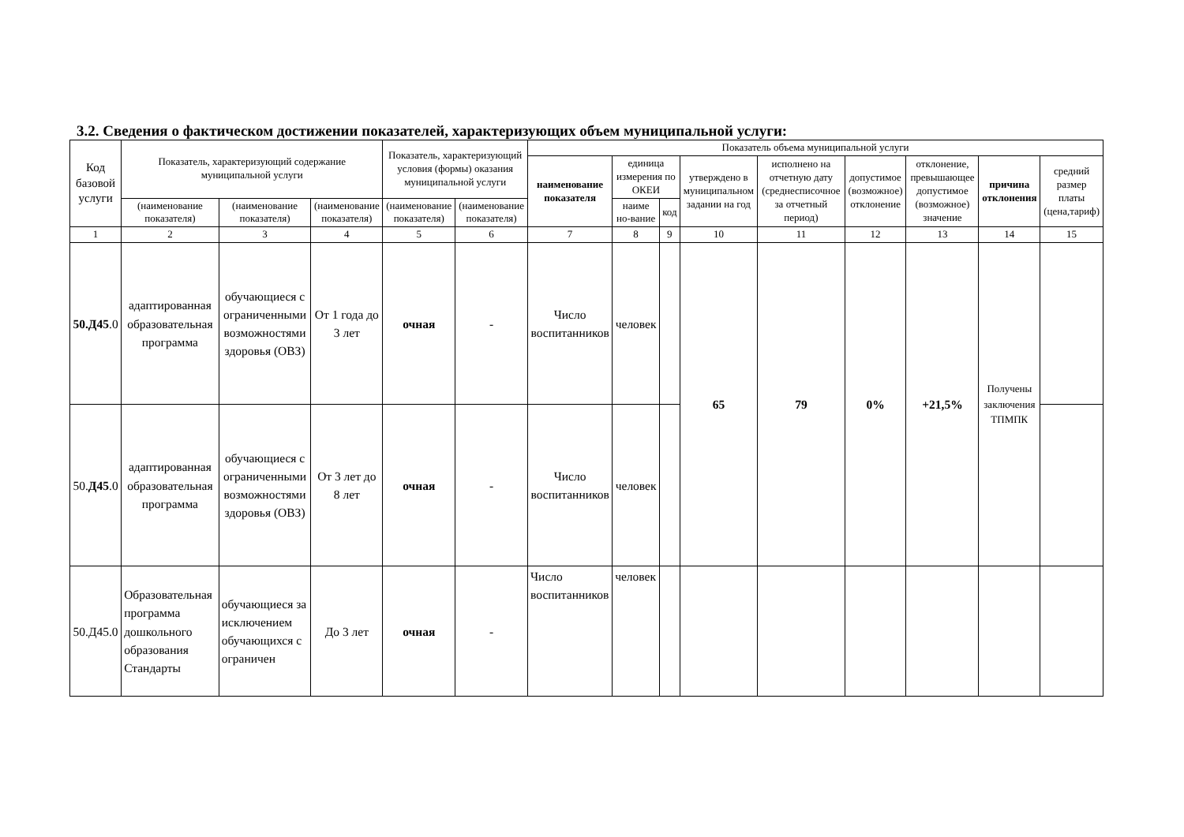3.2. Сведения о фактическом достижении показателей, характеризующих объем муниципальной услуги:
| Код базовой услуги | Показатель, характеризующий содержание муниципальной услуги | | | Показатель, характеризующий условия (формы) оказания муниципальной услуги | | Показатель объема муниципальной услуги | | | | | | | | |
| --- | --- | --- | --- | --- | --- | --- | --- | --- | --- | --- | --- | --- | --- | --- |
| | | | | | | наименование показателя | единица измерения по ОКЕИ | | утверждено в муниципальном задании на год | исполнено на отчетную дату (среднесписочное за отчетный период) | допустимое (возможное) отклонение | отклонение, превышающее допустимое (возможное) значение | причина отклонения | средний размер платы (цена,тариф) |
| | (наименование показателя) | (наименование показателя) | (наименование показателя) | (наименование показателя) | (наименование показателя) | | наиме но-вание | код | | | | | | |
| 1 | 2 | 3 | 4 | 5 | 6 | 7 | 8 | 9 | 10 | 11 | 12 | 13 | 14 | 15 |
| 50.Д45 .0 | адаптированная образовательная программа | обучающиеся с ограниченными возможностями здоровья (ОВЗ) | От 1 года до 3 лет | очная | - | Число воспитанников | человек | | 65 | 79 | 0% | +21,5% | Получены заключения ТПМПК | |
| 50. Д45 .0 | адаптированная образовательная программа | обучающиеся с ограниченными возможностями здоровья (ОВЗ) | От 3 лет до 8 лет | очная | - | Число воспитанников | человек | | | | | | | |
| 50.Д45.0 | Образовательная программа дошкольного образования Стандарты | обучающиеся за исключением обучающихся с ограничен | До 3 лет | очная | - | Число воспитанников | человек | | | | | | | |